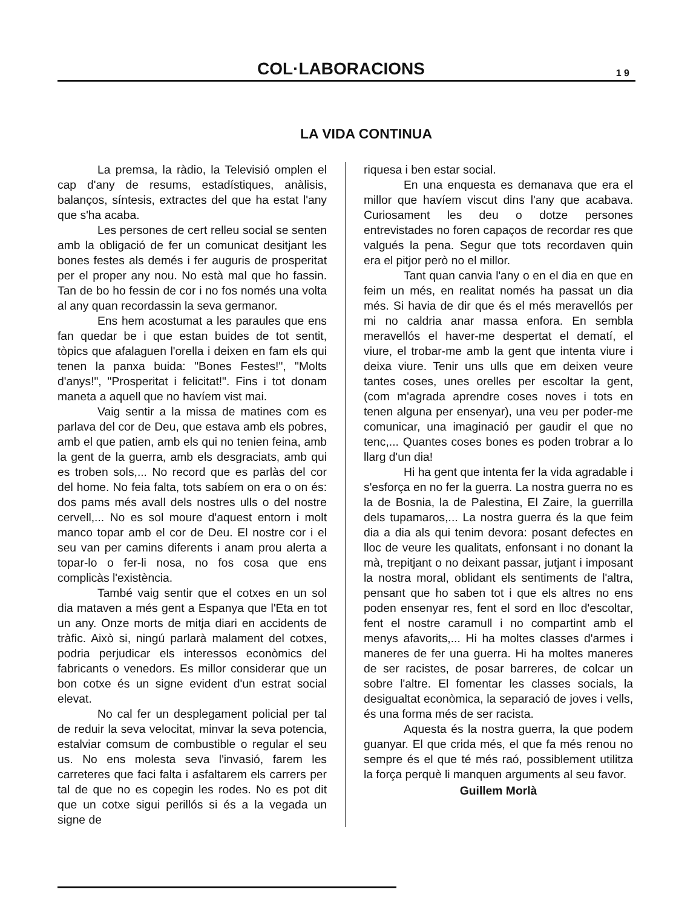COL·LABORACIONS
1 9
LA VIDA CONTINUA
La premsa, la ràdio, la Televisió omplen el cap d'any de resums, estadístiques, anàlisis, balanços, síntesis, extractes del que ha estat l'any que s'ha acaba.
Les persones de cert relleu social se senten amb la obligació de fer un comunicat desitjant les bones festes als demés i fer auguris de prosperitat per el proper any nou. No està mal que ho fassin. Tan de bo ho fessin de cor i no fos només una volta al any quan recordassin la seva germanor.
Ens hem acostumat a les paraules que ens fan quedar be i que estan buides de tot sentit, tòpics que afalaguen l'orella i deixen en fam els qui tenen la panxa buida: "Bones Festes!", "Molts d'anys!", "Prosperitat i felicitat!". Fins i tot donam maneta a aquell que no havíem vist mai.
Vaig sentir a la missa de matines com es parlava del cor de Deu, que estava amb els pobres, amb el que patien, amb els qui no tenien feina, amb la gent de la guerra, amb els desgraciats, amb qui es troben sols,... No record que es parlàs del cor del home. No feia falta, tots sabíem on era o on és: dos pams més avall dels nostres ulls o del nostre cervell,... No es sol moure d'aquest entorn i molt manco topar amb el cor de Deu. El nostre cor i el seu van per camins diferents i anam prou alerta a topar-lo o fer-li nosa, no fos cosa que ens complicàs l'existència.
També vaig sentir que el cotxes en un sol dia mataven a més gent a Espanya que l'Eta en tot un any. Onze morts de mitja diari en accidents de tràfic. Això si, ningú parlarà malament del cotxes, podria perjudicar els interessos econòmics del fabricants o venedors. Es millor considerar que un bon cotxe és un signe evident d'un estrat social elevat.
No cal fer un desplegament policial per tal de reduir la seva velocitat, minvar la seva potencia, estalviar comsum de combustible o regular el seu us. No ens molesta seva l'invasió, farem les carreteres que faci falta i asfaltarem els carrers per tal de que no es copegin les rodes. No es pot dit que un cotxe sigui perillós si és a la vegada un signe de
riquesa i ben estar social.
En una enquesta es demanava que era el millor que havíem viscut dins l'any que acabava. Curiosament les deu o dotze persones entrevistades no foren capaços de recordar res que valgués la pena. Segur que tots recordaven quin era el pitjor però no el millor.
Tant quan canvia l'any o en el dia en que en feim un més, en realitat només ha passat un dia més. Si havia de dir que és el més meravellós per mi no caldria anar massa enfora. En sembla meravellós el haver-me despertat el dematí, el viure, el trobar-me amb la gent que intenta viure i deixa viure. Tenir uns ulls que em deixen veure tantes coses, unes orelles per escoltar la gent, (com m'agrada aprendre coses noves i tots en tenen alguna per ensenyar), una veu per poder-me comunicar, una imaginació per gaudir el que no tenc,... Quantes coses bones es poden trobrar a lo llarg d'un dia!
Hi ha gent que intenta fer la vida agradable i s'esforça en no fer la guerra. La nostra guerra no es la de Bosnia, la de Palestina, El Zaire, la guerrilla dels tupamaros,... La nostra guerra és la que feim dia a dia als qui tenim devora: posant defectes en lloc de veure les qualitats, enfonsant i no donant la mà, trepitjant o no deixant passar, jutjant i imposant la nostra moral, oblidant els sentiments de l'altra, pensant que ho saben tot i que els altres no ens poden ensenyar res, fent el sord en lloc d'escoltar, fent el nostre caramull i no compartint amb el menys afavorits,... Hi ha moltes classes d'armes i maneres de fer una guerra. Hi ha moltes maneres de ser racistes, de posar barreres, de colcar un sobre l'altre. El fomentar les classes socials, la desigualtat econòmica, la separació de joves i vells, és una forma més de ser racista.
Aquesta és la nostra guerra, la que podem guanyar. El que crida més, el que fa més renou no sempre és el que té més raó, possiblement utilitza la força perquè li manquen arguments al seu favor.
Guillem Morlà